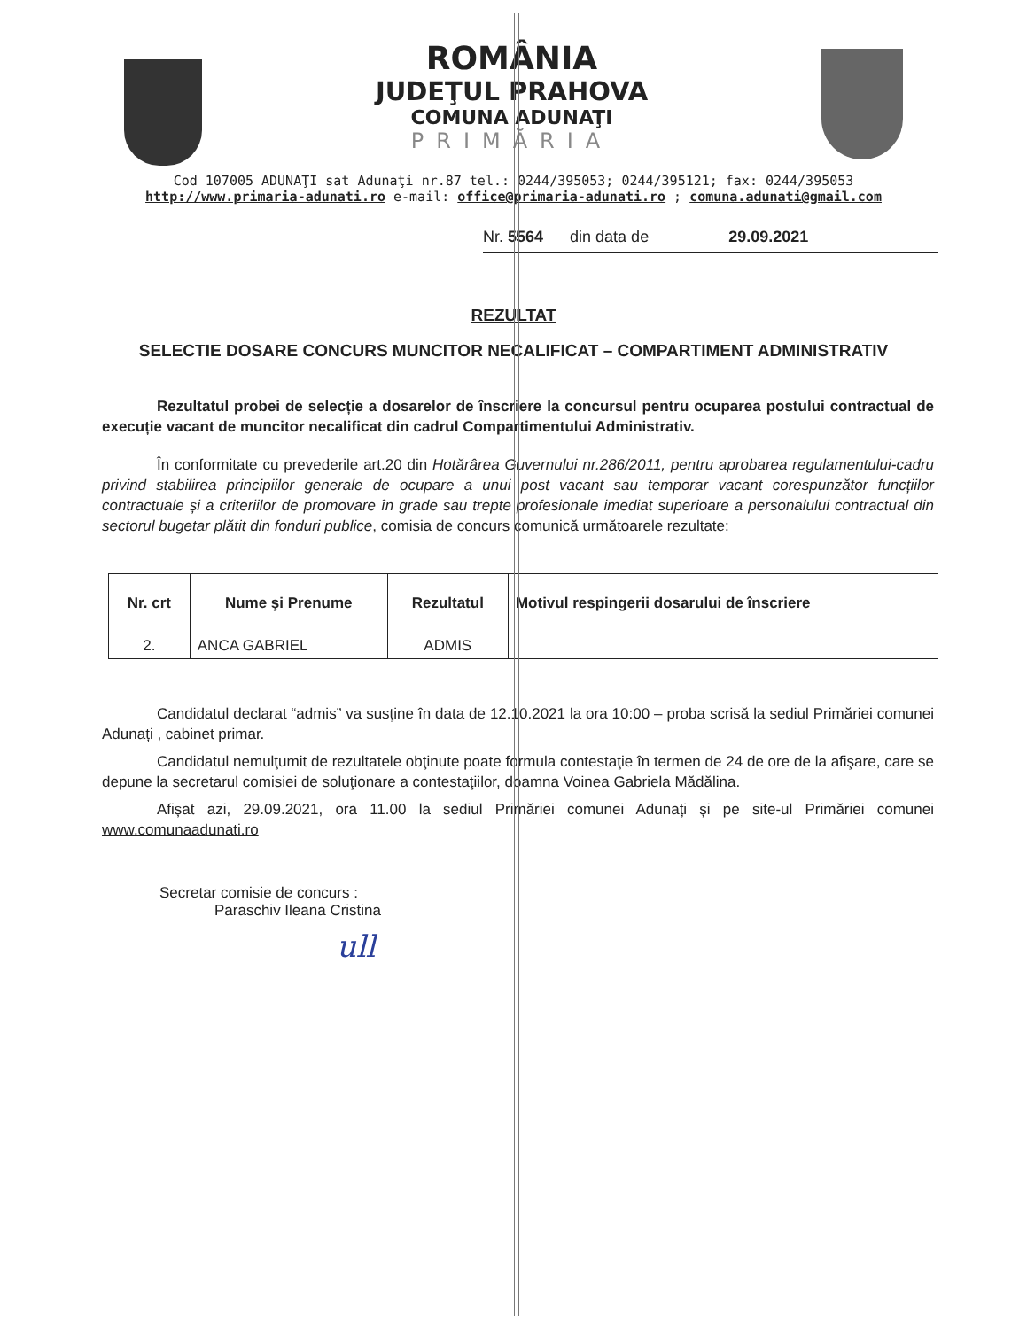ROMÂNIA
JUDEŢUL PRAHOVA
COMUNA ADUNAŢI
PRIMĂRIA
Cod 107005 ADUNAŢI sat Adunaţi nr.87 tel.: 0244/395053; 0244/395121; fax: 0244/395053
http://www.primaria-adunati.ro e-mail: office@primaria-adunati.ro ; comuna.adunati@gmail.com
Nr. 5564 din data de 29.09.2021
REZULTAT
SELECTIE DOSARE CONCURS MUNCITOR NECALIFICAT – COMPARTIMENT ADMINISTRATIV
Rezultatul probei de selecție a dosarelor de înscriere la concursul pentru ocuparea postului contractual de execuție vacant de muncitor necalificat din cadrul Compartimentului Administrativ.
În conformitate cu prevederile art.20 din Hotărârea Guvernului nr.286/2011, pentru aprobarea regulamentului-cadru privind stabilirea principiilor generale de ocupare a unui post vacant sau temporar vacant corespunzător funcțiilor contractuale și a criteriilor de promovare în grade sau trepte profesionale imediat superioare a personalului contractual din sectorul bugetar plătit din fonduri publice, comisia de concurs comunică următoarele rezultate:
| Nr. crt | Nume şi Prenume | Rezultatul | Motivul respingerii dosarului de înscriere |
| --- | --- | --- | --- |
| 2. | ANCA GABRIEL | ADMIS | |
Candidatul declarat “admis” va susţine în data de 12.10.2021 la ora 10:00 – proba scrisă la sediul Primăriei comunei Adunați , cabinet primar.
Candidatul nemulţumit de rezultatele obţinute poate formula contestaţie în termen de 24 de ore de la afişare, care se depune la secretarul comisiei de soluţionare a contestaţiilor, doamna Voinea Gabriela Mădălina.
Afișat azi, 29.09.2021, ora 11.00 la sediul Primăriei comunei Adunați și pe site-ul Primăriei comunei www.comunaadunati.ro
Secretar comisie de concurs :
Paraschiv Ileana Cristina
ull